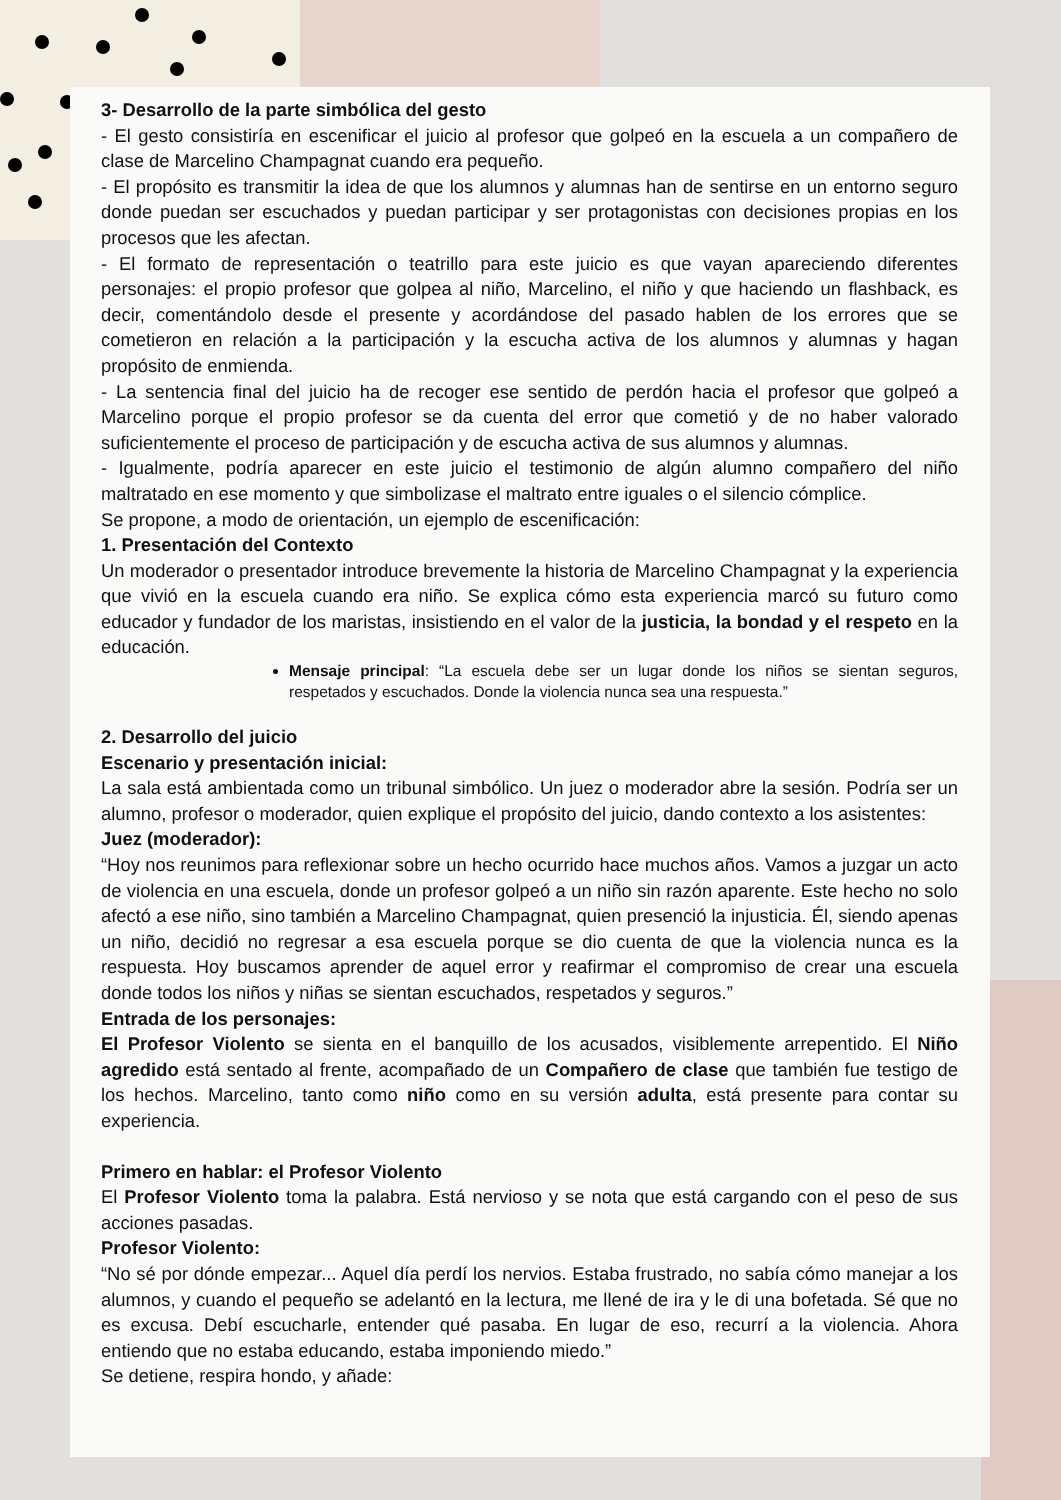3- Desarrollo de la parte simbólica del gesto
- El gesto consistiría en escenificar el juicio al profesor que golpeó en la escuela a un compañero de clase de Marcelino Champagnat cuando era pequeño.
- El propósito es transmitir la idea de que los alumnos y alumnas han de sentirse en un entorno seguro donde puedan ser escuchados y puedan participar y ser protagonistas con decisiones propias en los procesos que les afectan.
- El formato de representación o teatrillo para este juicio es que vayan apareciendo diferentes personajes: el propio profesor que golpea al niño, Marcelino, el niño y que haciendo un flashback, es decir, comentándolo desde el presente y acordándose del pasado hablen de los errores que se cometieron en relación a la participación y la escucha activa de los alumnos y alumnas y hagan propósito de enmienda.
- La sentencia final del juicio ha de recoger ese sentido de perdón hacia el profesor que golpeó a Marcelino porque el propio profesor se da cuenta del error que cometió y de no haber valorado suficientemente el proceso de participación y de escucha activa de sus alumnos y alumnas.
- Igualmente, podría aparecer en este juicio el testimonio de algún alumno compañero del niño maltratado en ese momento y que simbolizase el maltrato entre iguales o el silencio cómplice.
Se propone, a modo de orientación, un ejemplo de escenificación:
1. Presentación del Contexto
Un moderador o presentador introduce brevemente la historia de Marcelino Champagnat y la experiencia que vivió en la escuela cuando era niño. Se explica cómo esta experiencia marcó su futuro como educador y fundador de los maristas, insistiendo en el valor de la justicia, la bondad y el respeto en la educación.
Mensaje principal: “La escuela debe ser un lugar donde los niños se sientan seguros, respetados y escuchados. Donde la violencia nunca sea una respuesta.”
2. Desarrollo del juicio
Escenario y presentación inicial:
La sala está ambientada como un tribunal simbólico. Un juez o moderador abre la sesión. Podría ser un alumno, profesor o moderador, quien explique el propósito del juicio, dando contexto a los asistentes:
Juez (moderador):
“Hoy nos reunimos para reflexionar sobre un hecho ocurrido hace muchos años. Vamos a juzgar un acto de violencia en una escuela, donde un profesor golpeó a un niño sin razón aparente. Este hecho no solo afectó a ese niño, sino también a Marcelino Champagnat, quien presenció la injusticia. Él, siendo apenas un niño, decidió no regresar a esa escuela porque se dio cuenta de que la violencia nunca es la respuesta. Hoy buscamos aprender de aquel error y reafirmar el compromiso de crear una escuela donde todos los niños y niñas se sientan escuchados, respetados y seguros.”
Entrada de los personajes:
El Profesor Violento se sienta en el banquillo de los acusados, visiblemente arrepentido. El Niño agredido está sentado al frente, acompañado de un Compañero de clase que también fue testigo de los hechos. Marcelino, tanto como niño como en su versión adulta, está presente para contar su experiencia.
Primero en hablar: el Profesor Violento
El Profesor Violento toma la palabra. Está nervioso y se nota que está cargando con el peso de sus acciones pasadas.
Profesor Violento:
“No sé por dónde empezar... Aquel día perdí los nervios. Estaba frustrado, no sabía cómo manejar a los alumnos, y cuando el pequeño se adelantó en la lectura, me llené de ira y le di una bofetada. Sé que no es excusa. Debí escucharle, entender qué pasaba. En lugar de eso, recurrí a la violencia. Ahora entiendo que no estaba educando, estaba imponiendo miedo.”
Se detiene, respira hondo, y añade: